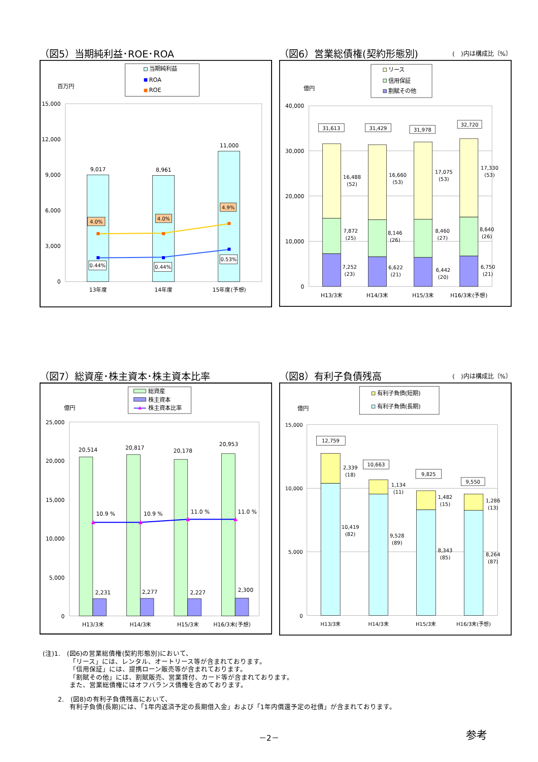（図5）当期純利益･ROE･ROA
当期純利益
ROA
ROE
百万円
15,000
12,000
9,000
6,000
3,000
0
9,017
8,961
11,000
4.0%
4.0%
4.9%
0.44%
0.44%
0.53%
13年度
14年度
15年度(予想)
（図6）営業総債権(契約形態別) (　)内は構成比〔%〕
リース
信用保証
割賦その他
億円
40,000
30,000
20,000
10,000
0
31,613
31,429
31,978
32,720
16,488
(52)
16,660
(53)
17,075
(53)
17,330
(53)
7,872
(25)
8,146
(26)
8,460
(27)
8,640
(26)
7,252
(23)
6,622
(21)
6,442
(20)
6,750
(21)
H13/3末
H14/3末
H15/3末
H16/3末(予想)
（図7）総資産･株主資本･株主資本比率
総資産
株主資本
株主資本比率
億円
25,000
20,000
15,000
10,000
5,000
0
20,514
20,817
20,178
20,953
10.9 %
10.9 %
11.0 %
11.0 %
2,231
2,277
2,227
2,300
H13/3末
H14/3末
H15/3末
H16/3末(予想)
（図8）有利子負債残高 (　)内は構成比〔%〕
有利子負債(短期)
有利子負債(長期)
億円
15,000
10,000
5,000
0
12,759
10,663
9,825
9,550
2,339
(18)
1,134
(11)
1,482
(15)
1,286
(13)
10,419
(82)
9,528
(89)
8,343
(85)
8,264
(87)
H13/3末
H14/3末
H15/3末
H16/3末(予想)
(注)1.　(図6)の営業総債権(契約形態別)において、
「リース」には、レンタル、オートリース等が含まれております。
「信用保証」には、提携ローン販売等が含まれております。
「割賦その他」には、割賦販売、営業貸付、カード等が含まれております。
また、営業総債権にはオフバランス債権を含めております。
2.　(図8)の有利子負債残高において、
有利子負債(長期)には、「1年内返済予定の長期借入金」および「1年内償還予定の社債」が含まれております。
－2－ 参考